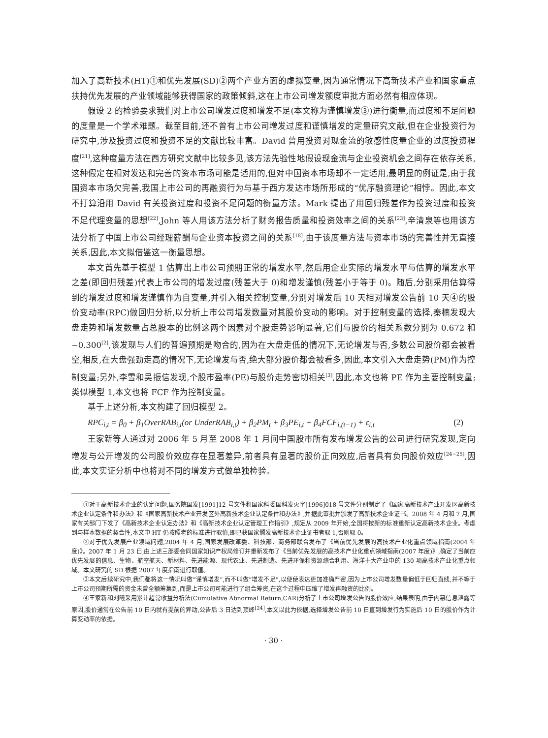加入了高新技术(HT)①和优先发展(SD)②两个产业方面的虚拟变量,因为通常情况下高新技术产业和国家重点扶持优先发展的产业领域能够获得国家的政策倾斜,这在上市公司增发额度审批方面必然有相应体现。
假设 2 的检验要求我们对上市公司增发过度和增发不足(本文称为谨慎增发③)进行衡量,而过度和不足问题的度量是一个学术难题。截至目前,还不曾有上市公司增发过度和谨慎增发的定量研究文献,但在企业投资行为研究中,涉及投资过度和投资不足的文献比较丰富。David 曾用投资对现金流的敏感性度量企业的过度投资程度<sup>[21]</sup>,这种度量方法在西方研究文献中比较多见,该方法先验性地假设现金流与企业投资机会之间存在依存关系,这种假定在相对发达和完善的资本市场可能是适用的,但对中国资本市场却不一定适用,最明显的例证是,由于我国资本市场欠完善,我国上市公司的再融资行为与基于西方发达市场所形成的“优序融资理论”相悖。因此,本文不打算沿用 David 有关投资过度和投资不足问题的衡量方法。Mark 提出了用回归残差作为投资过度和投资不足代理变量的思想<sup>[22]</sup>,John 等人用该方法分析了财务报告质量和投资效率之间的关系<sup>[23]</sup>,辛清泉等也用该方法分析了中国上市公司经理薪酬与企业资本投资之间的关系<sup>[18]</sup>,由于该度量方法与资本市场的完善性并无直接关系,因此,本文拟借鉴这一衡量思想。
本文首先基于模型 1 估算出上市公司预期正常的增发水平,然后用企业实际的增发水平与估算的增发水平之差(即回归残差)代表上市公司的增发过度(残差大于 0)和增发谨慎(残差小于等于 0)。随后,分别采用估算得到的增发过度和增发谨慎作为自变量,并引入相关控制变量,分别对增发后 10 天相对增发公告前 10 天④的股价变动率(RPC)做回归分析,以分析上市公司增发数量对其股价变动的影响。对于控制变量的选择,秦楠发现大盘走势和增发数量占总股本的比例这两个因素对个股走势影响显著,它们与股价的相关系数分别为 0.672 和 −0.300<sup>[2]</sup>,该发现与人们的普遍预期是吻合的,因为在大盘走低的情况下,无论增发与否,多数公司股价都会被看空,相反,在大盘强劲走高的情况下,无论增发与否,绝大部分股价都会被看多,因此,本文引入大盘走势(PM)作为控制变量;另外,李雪和吴振信发现,个股市盈率(PE)与股价走势密切相关<sup>[3]</sup>,因此,本文也将 PE 作为主要控制变量;类似模型 1,本文也将 FCF 作为控制变量。
基于上述分析,本文构建了回归模型 2。
RPC<sub>i,t</sub> = β<sub>0</sub> + β<sub>1</sub>OverRAB<sub>i,t</sub>(or UnderRAB<sub>i,t</sub>) + β<sub>2</sub>PM<sub>t</sub> + β<sub>3</sub>PE<sub>i,t</sub> + β<sub>4</sub>FCF<sub>i,(t−1)</sub> + ε<sub>i,t</sub> (2)
王家新等人通过对 2006 年 5 月至 2008 年 1 月间中国股市所有发布增发公告的公司进行研究发现,定向增发与公开增发的公司股价效应存在显著差异,前者具有显著的股价正向效应,后者具有负向股价效应<sup>[24−25]</sup>,因此,本文实证分析中也将对不同的增发方式做单独检验。
①对于高新技术企业的认定问题,国务院国发[1991]12 号文件和国家科委国科发火字[1996]018 号文件分别制定了《国家高新技术产业开发区高新技术企业认定条件和办法》和《国家高新技术产业开发区外高新技术企业认定条件和办法》,并据此审批并颁发了高新技术企业证书。2008 年 4 月和 7 月,国家有关部门下发了《高新技术企业认定办法》和《高新技术企业认定管理工作指引》,规定从 2009 年开始,全国将按新的标准重新认定高新技术企业。考虑到与样本数据的契合性,本文中 HT 仍按照老的标准进行取值,即已获国家颁发高新技术企业证书者取 1,否则取 0。
②对于优先发展产业领域问题,2004 年 4 月,国家发展改革委、科技部、商务部联合发布了《当前优先发展的高技术产业化重点领域指南(2004 年度)》。2007 年 1 月 23 日,由上述三部委会同国家知识产权局修订并重新发布了《当前优先发展的高技术产业化重点领域指南(2007 年度)》,确定了当前应优先发展的信息、生物、航空航天、新材料、先进能源、现代农业、先进制造、先进环保和资源综合利用、海洋十大产业中的 130 项高技术产业化重点领域。本文研究的 SD 根据 2007 年度指南进行取值。
③本文后续研究中,我们都将这一情况叫做“谨慎增发”,而不叫做“增发不足”,以便使表达更加准确严密,因为上市公司增发数量偏低于回归直线,并不等于上市公司预期所需的资金未曾全额筹集到,而是上市公司可能进行了组合筹资,在这个过程中压缩了增发再融资的比例。
④王家新和刘曦采用累计超常收益分析法(Cumulative Abnormal Return,CAR)分析了上市公司增发公告的股价效应,结果表明,由于内幕信息泄露等原因,股价通常在公告前 10 日内就有提前的异动,公告后 3 日达到顶峰<sup>[24]</sup>,本文以此为依据,选择增发公告前 10 日直到增发行为实施后 10 日的股价作为计算变动率的依据。
· 30 ·